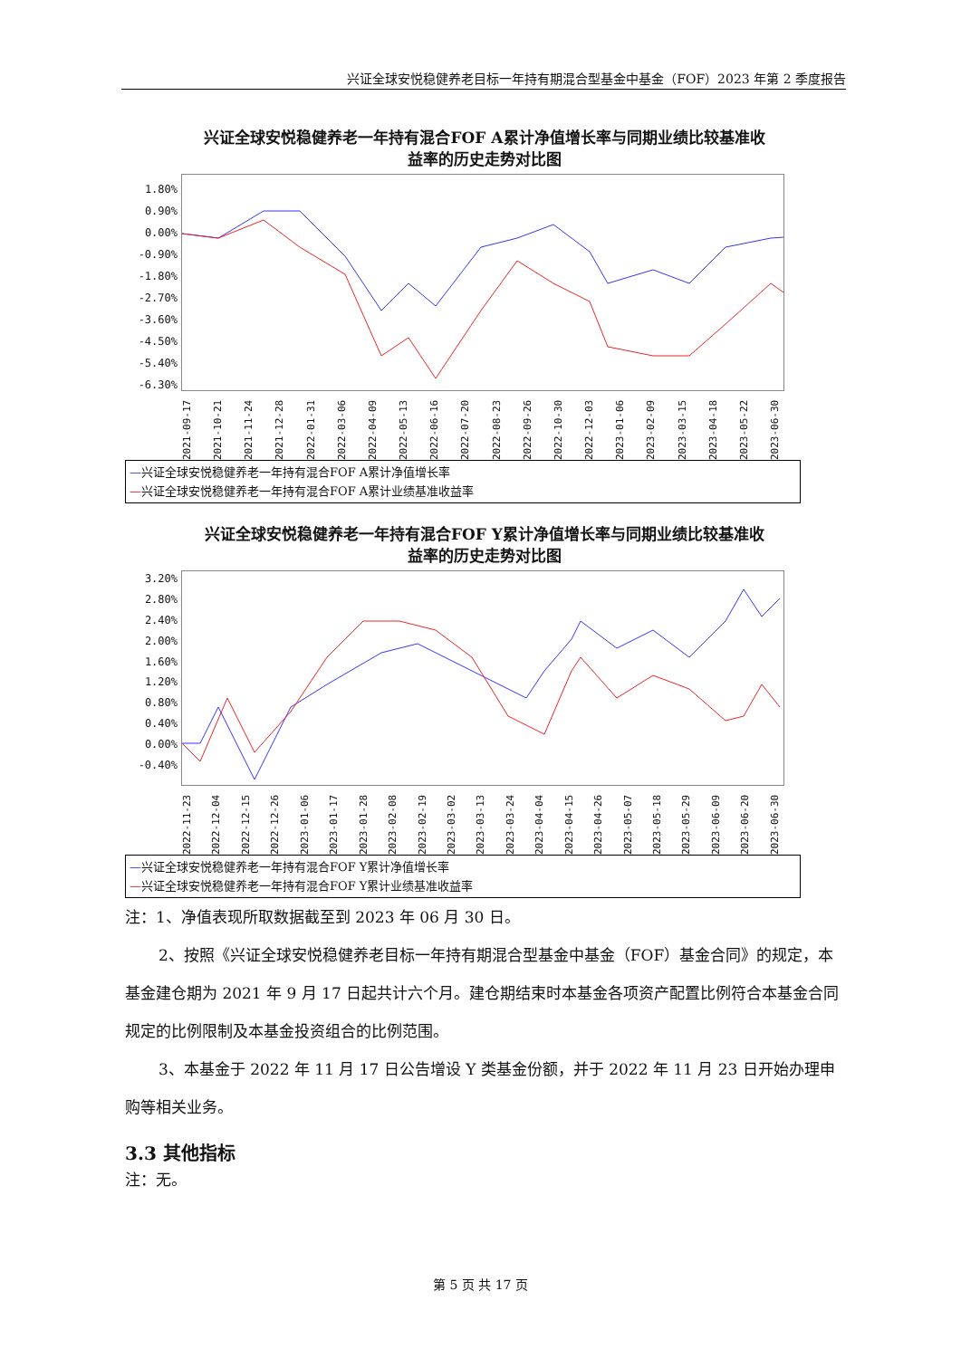兴证全球安悦稳健养老目标一年持有期混合型基金中基金（FOF）2023 年第 2 季度报告
兴证全球安悦稳健养老一年持有混合FOF A累计净值增长率与同期业绩比较基准收
益率的历史走势对比图
1.80%
0.90%
0.00%
-0.90%
-1.80%
-2.70%
-3.60%
-4.50%
-5.40%
-6.30%
2021-09-17 2021-10-21 2021-11-24 2021-12-28 2022-01-31 2022-03-06 2022-04-09 2022-05-13 2022-06-16 2022-07-20 2022-08-23 2022-09-26 2022-10-30 2022-12-03 2023-01-06 2023-02-09 2023-03-15 2023-04-18 2023-05-22 2023-06-30
—兴证全球安悦稳健养老一年持有混合FOF A累计净值增长率
—兴证全球安悦稳健养老一年持有混合FOF A累计业绩基准收益率
兴证全球安悦稳健养老一年持有混合FOF Y累计净值增长率与同期业绩比较基准收
益率的历史走势对比图
3.20%
2.80%
2.40%
2.00%
1.60%
1.20%
0.80%
0.40%
0.00%
-0.40%
2022-11-23 2022-12-04 2022-12-15 2022-12-26 2023-01-06 2023-01-17 2023-01-28 2023-02-08 2023-02-19 2023-03-02 2023-03-13 2023-03-24 2023-04-04 2023-04-15 2023-04-26 2023-05-07 2023-05-18 2023-05-29 2023-06-09 2023-06-20 2023-06-30
—兴证全球安悦稳健养老一年持有混合FOF Y累计净值增长率
—兴证全球安悦稳健养老一年持有混合FOF Y累计业绩基准收益率
注：1、净值表现所取数据截至到 2023 年 06 月 30 日。
2、按照《兴证全球安悦稳健养老目标一年持有期混合型基金中基金（FOF）基金合同》的规定，本基金建仓期为 2021 年 9 月 17 日起共计六个月。建仓期结束时本基金各项资产配置比例符合本基金合同规定的比例限制及本基金投资组合的比例范围。
3、本基金于 2022 年 11 月 17 日公告增设 Y 类基金份额，并于 2022 年 11 月 23 日开始办理申购等相关业务。
3.3 其他指标
注：无。
第 5 页 共 17 页